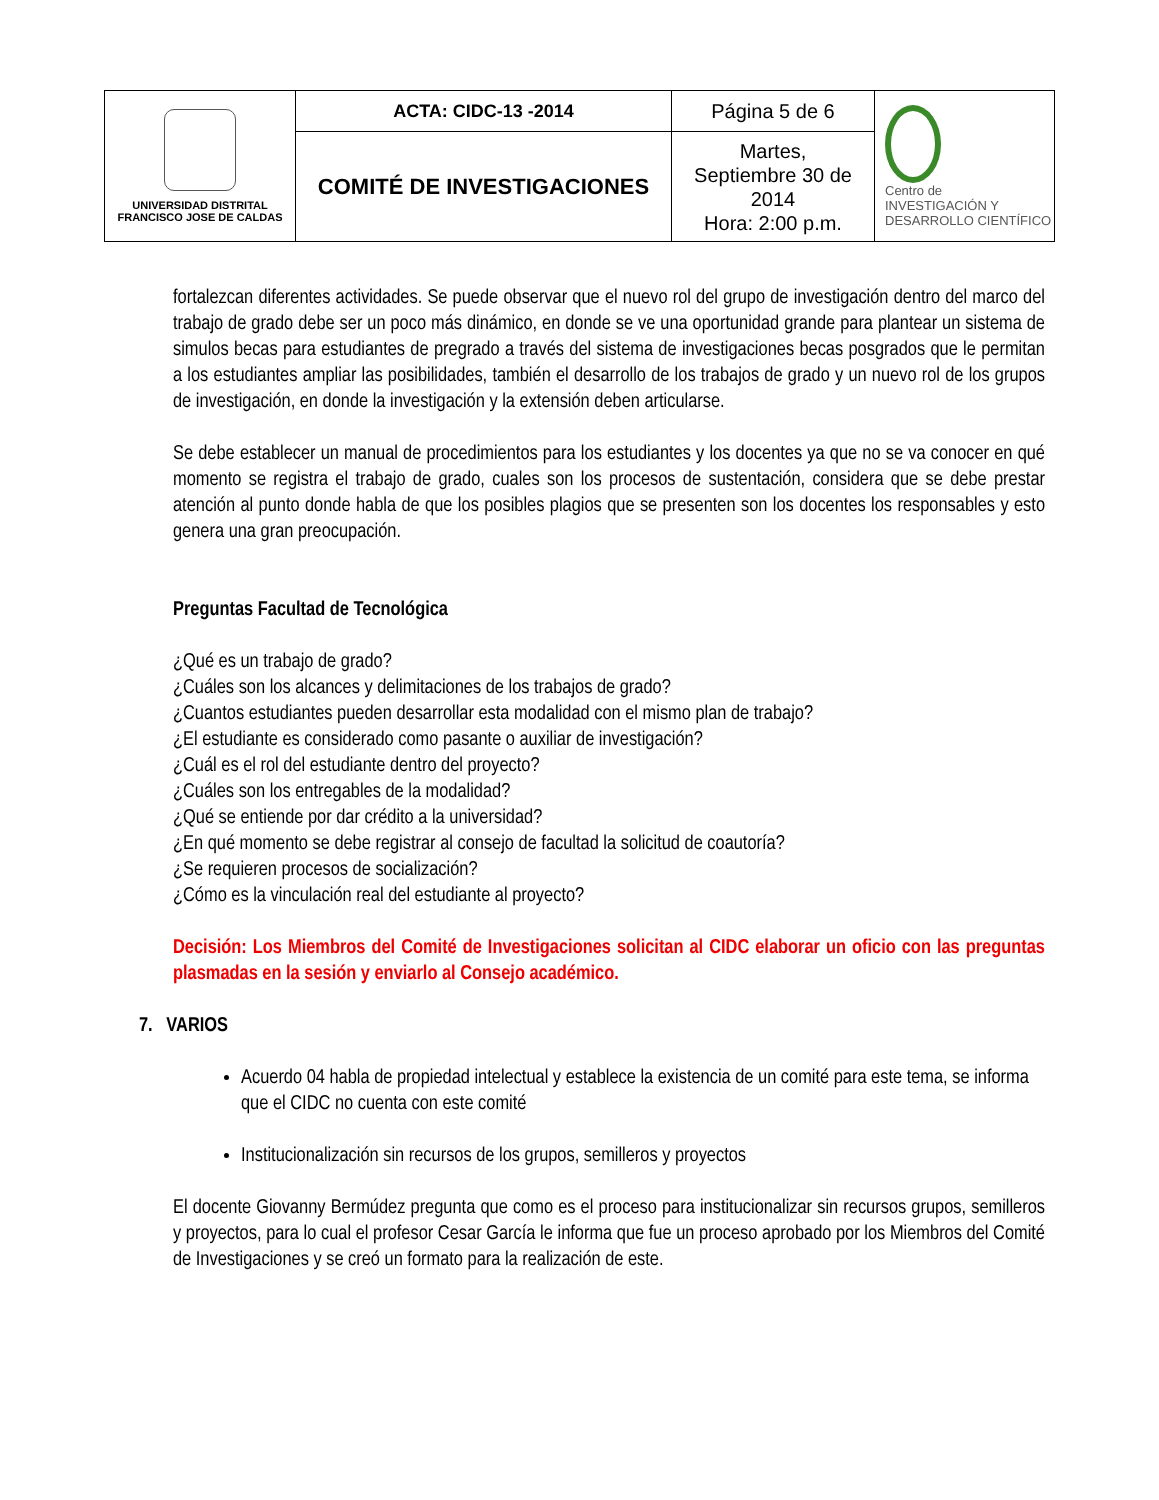| UNIVERSIDAD DISTRITAL FRANCISCO JOSE DE CALDAS | ACTA: CIDC-13 -2014 | Página 5 de 6 | Centro de INVESTIGACIÓN Y DESARROLLO CIENTÍFICO |
| | COMITÉ DE INVESTIGACIONES | Martes, Septiembre 30 de 2014 Hora: 2:00 p.m. | |
fortalezcan diferentes actividades. Se puede observar que el nuevo rol del grupo de investigación dentro del marco del trabajo de grado debe ser un poco más dinámico, en donde se ve una oportunidad grande para plantear un sistema de simulos becas para estudiantes de pregrado a través del sistema de investigaciones becas posgrados que le permitan a los estudiantes ampliar las posibilidades, también el desarrollo de los trabajos de grado y un nuevo rol de los grupos de investigación, en donde la investigación y la extensión deben articularse.
Se debe establecer un manual de procedimientos para los estudiantes y los docentes ya que no se va conocer en qué momento se registra el trabajo de grado, cuales son los procesos de sustentación, considera que se debe prestar atención al punto donde habla de que los posibles plagios que se presenten son los docentes los responsables y esto genera una gran preocupación.
Preguntas Facultad de Tecnológica
¿Qué es un trabajo de grado?
¿Cuáles son los alcances y delimitaciones de los trabajos de grado?
¿Cuantos estudiantes pueden desarrollar esta modalidad con el mismo plan de trabajo?
¿El estudiante es considerado como pasante o auxiliar de investigación?
¿Cuál es el rol del estudiante dentro del proyecto?
¿Cuáles son los entregables de la modalidad?
¿Qué se entiende por dar crédito a la universidad?
¿En qué momento se debe registrar al consejo de facultad la solicitud de coautoría?
¿Se requieren procesos de socialización?
¿Cómo es la vinculación real del estudiante al proyecto?
Decisión: Los Miembros del Comité de Investigaciones solicitan al CIDC elaborar un oficio con las preguntas plasmadas en la sesión y enviarlo al Consejo académico.
7. VARIOS
Acuerdo 04 habla de propiedad intelectual y establece la existencia de un comité para este tema, se informa que el CIDC no cuenta con este comité
Institucionalización sin recursos de los grupos, semilleros y proyectos
El docente Giovanny Bermúdez pregunta que como es el proceso para institucionalizar sin recursos grupos, semilleros y proyectos, para lo cual el profesor Cesar García le informa que fue un proceso aprobado por los Miembros del Comité de Investigaciones y se creó un formato para la realización de este.